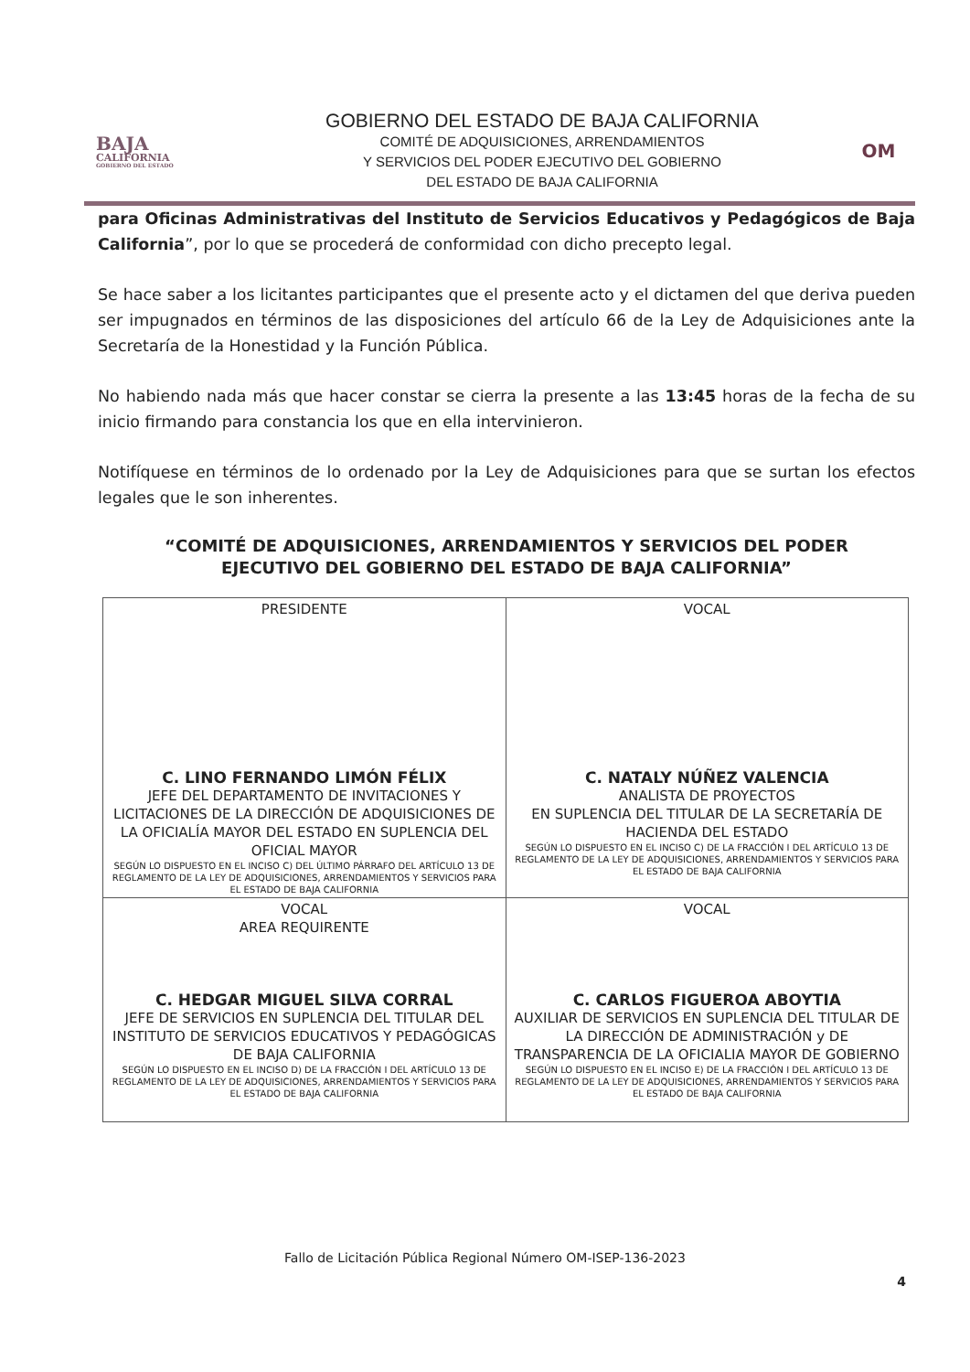BAJA
CALIFORNIA
GOBIERNO DEL ESTADO
GOBIERNO DEL ESTADO DE BAJA CALIFORNIA
COMITÉ DE ADQUISICIONES, ARRENDAMIENTOS
Y SERVICIOS DEL PODER EJECUTIVO DEL GOBIERNO
DEL ESTADO DE BAJA CALIFORNIA
OM
para Oficinas Administrativas del Instituto de Servicios Educativos y Pedagógicos de Baja California”, por lo que se procederá de conformidad con dicho precepto legal.
Se hace saber a los licitantes participantes que el presente acto y el dictamen del que deriva pueden ser impugnados en términos de las disposiciones del artículo 66 de la Ley de Adquisiciones ante la Secretaría de la Honestidad y la Función Pública.
No habiendo nada más que hacer constar se cierra la presente a las 13:45 horas de la fecha de su inicio firmando para constancia los que en ella intervinieron.
Notifíquese en términos de lo ordenado por la Ley de Adquisiciones para que se surtan los efectos legales que le son inherentes.
“COMITÉ DE ADQUISICIONES, ARRENDAMIENTOS Y SERVICIOS DEL PODER
EJECUTIVO DEL GOBIERNO DEL ESTADO DE BAJA CALIFORNIA”
| PRESIDENTE C. LINO FERNANDO LIMÓN FÉLIX JEFE DEL DEPARTAMENTO DE INVITACIONES Y LICITACIONES DE LA DIRECCIÓN DE ADQUISICIONES DE LA OFICIALÍA MAYOR DEL ESTADO EN SUPLENCIA DEL OFICIAL MAYOR SEGÚN LO DISPUESTO EN EL INCISO C) DEL ÚLTIMO PÁRRAFO DEL ARTÍCULO 13 DE REGLAMENTO DE LA LEY DE ADQUISICIONES, ARRENDAMIENTOS Y SERVICIOS PARA EL ESTADO DE BAJA CALIFORNIA | VOCAL C. NATALY NÚÑEZ VALENCIA ANALISTA DE PROYECTOS EN SUPLENCIA DEL TITULAR DE LA SECRETARÍA DE HACIENDA DEL ESTADO SEGÚN LO DISPUESTO EN EL INCISO C) DE LA FRACCIÓN I DEL ARTÍCULO 13 DE REGLAMENTO DE LA LEY DE ADQUISICIONES, ARRENDAMIENTOS Y SERVICIOS PARA EL ESTADO DE BAJA CALIFORNIA |
| VOCAL AREA REQUIRENTE C. HEDGAR MIGUEL SILVA CORRAL JEFE DE SERVICIOS EN SUPLENCIA DEL TITULAR DEL INSTITUTO DE SERVICIOS EDUCATIVOS Y PEDAGÓGICAS DE BAJA CALIFORNIA SEGÚN LO DISPUESTO EN EL INCISO D) DE LA FRACCIÓN I DEL ARTÍCULO 13 DE REGLAMENTO DE LA LEY DE ADQUISICIONES, ARRENDAMIENTOS Y SERVICIOS PARA EL ESTADO DE BAJA CALIFORNIA | VOCAL C. CARLOS FIGUEROA ABOYTIA AUXILIAR DE SERVICIOS EN SUPLENCIA DEL TITULAR DE LA DIRECCIÓN DE ADMINISTRACIÓN y DE TRANSPARENCIA DE LA OFICIALIA MAYOR DE GOBIERNO SEGÚN LO DISPUESTO EN EL INCISO E) DE LA FRACCIÓN I DEL ARTÍCULO 13 DE REGLAMENTO DE LA LEY DE ADQUISICIONES, ARRENDAMIENTOS Y SERVICIOS PARA EL ESTADO DE BAJA CALIFORNIA |
Fallo de Licitación Pública Regional Número OM-ISEP-136-2023
4